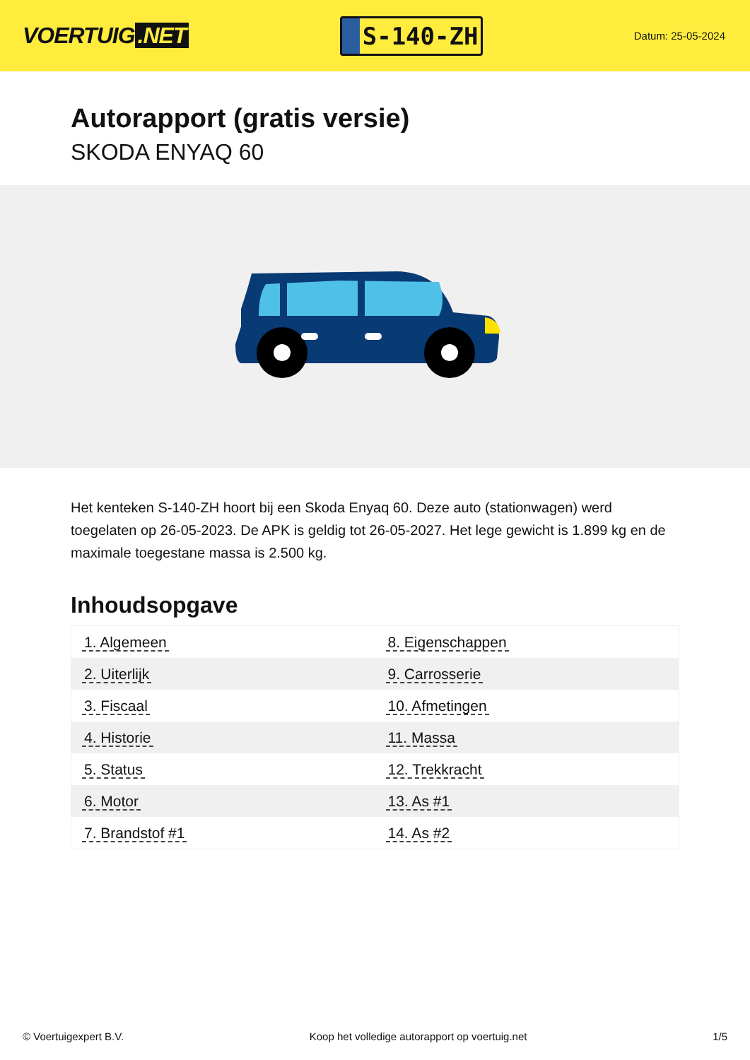VOERTUIG.NET
S-140-ZH
Datum: 25-05-2024
Autorapport (gratis versie)
SKODA ENYAQ 60
Het kenteken S-140-ZH hoort bij een Skoda Enyaq 60. Deze auto (stationwagen) werd toegelaten op 26-05-2023. De APK is geldig tot 26-05-2027. Het lege gewicht is 1.899 kg en de maximale toegestane massa is 2.500 kg.
Inhoudsopgave
| 1. Algemeen | 8. Eigenschappen |
| 2. Uiterlijk | 9. Carrosserie |
| 3. Fiscaal | 10. Afmetingen |
| 4. Historie | 11. Massa |
| 5. Status | 12. Trekkracht |
| 6. Motor | 13. As #1 |
| 7. Brandstof #1 | 14. As #2 |
© Voertuigexpert B.V. Koop het volledige autorapport op voertuig.net 1/5